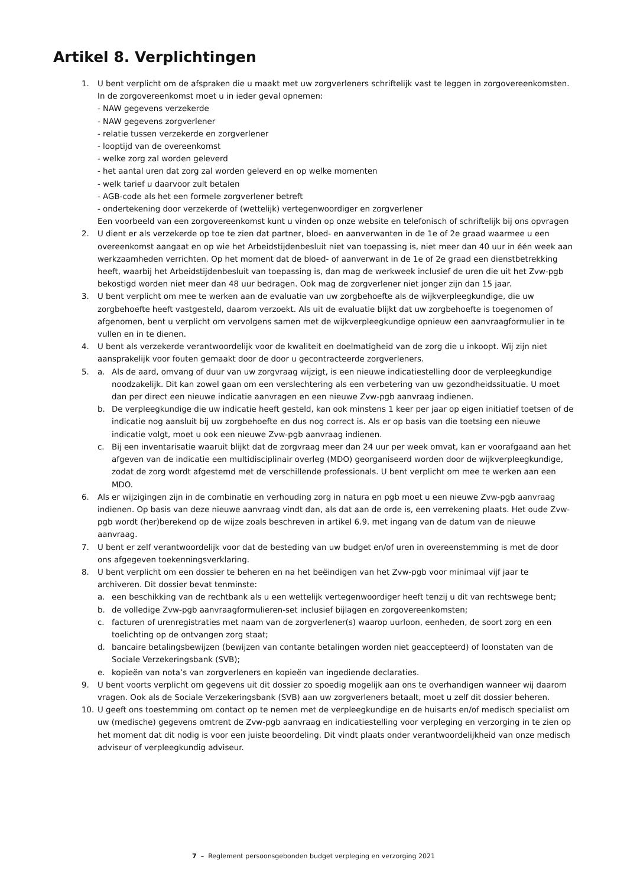Artikel 8. Verplichtingen
1. U bent verplicht om de afspraken die u maakt met uw zorgverleners schriftelijk vast te leggen in zorgovereen­komsten. In de zorgovereenkomst moet u in ieder geval opnemen:
- NAW gegevens verzekerde
- NAW gegevens zorgverlener
- relatie tussen verzekerde en zorgverlener
- looptijd van de overeenkomst
- welke zorg zal worden geleverd
- het aantal uren dat zorg zal worden geleverd en op welke momenten
- welk tarief u daarvoor zult betalen
- AGB-code als het een formele zorgverlener betreft
- ondertekening door verzekerde of (wettelijk) vertegenwoordiger en zorgverlener
Een voorbeeld van een zorgovereenkomst kunt u vinden op onze website en telefonisch of schriftelijk bij ons opvragen
2. U dient er als verzekerde op toe te zien dat partner, bloed- en aanverwanten in de 1e of 2e graad waarmee u een overeenkomst aangaat en op wie het Arbeidstijdenbesluit niet van toepassing is, niet meer dan 40 uur in één week aan werkzaamheden verrichten. Op het moment dat de bloed- of aanverwant in de 1e of 2e graad een dienstbetrekking heeft, waarbij het Arbeidstijdenbesluit van toepassing is, dan mag de werkweek inclusief de uren die uit het Zvw-pgb bekostigd worden niet meer dan 48 uur bedragen. Ook mag de zorgverlener niet jonger zijn dan 15 jaar.
3. U bent verplicht om mee te werken aan de evaluatie van uw zorgbehoefte als de wijkverpleegkundige, die uw zorgbehoefte heeft vastgesteld, daarom verzoekt. Als uit de evaluatie blijkt dat uw zorgbehoefte is toegenomen of afgenomen, bent u verplicht om vervolgens samen met de wijkverpleegkundige opnieuw een aanvraagformu­lier in te vullen en in te dienen.
4. U bent als verzekerde verantwoordelijk voor de kwaliteit en doelmatigheid van de zorg die u inkoopt. Wij zijn niet aansprakelijk voor fouten gemaakt door de door u gecontracteerde zorgverleners.
5. a. Als de aard, omvang of duur van uw zorgvraag wijzigt, is een nieuwe indicatiestelling door de verpleeg­kundige noodzakelijk. Dit kan zowel gaan om een verslechtering als een verbetering van uw gezondheids­situatie. U moet dan per direct een nieuwe indicatie aanvragen en een nieuwe Zvw-pgb aanvraag indienen.
b. De verpleegkundige die uw indicatie heeft gesteld, kan ook minstens 1 keer per jaar op eigen initiatief toetsen of de indicatie nog aansluit bij uw zorgbehoefte en dus nog correct is. Als er op basis van die toetsing een nieuwe indicatie volgt, moet u ook een nieuwe Zvw-pgb aanvraag indienen.
c. Bij een inventarisatie waaruit blijkt dat de zorgvraag meer dan 24 uur per week omvat, kan er voorafgaand aan het afgeven van de indicatie een multidisciplinair overleg (MDO) georganiseerd worden door de wijkver­pleegkundige, zodat de zorg wordt afgestemd met de verschillende professionals. U bent verplicht om mee te werken aan een MDO.
6. Als er wijzigingen zijn in de combinatie en verhouding zorg in natura en pgb moet u een nieuwe Zvw-pgb aanvraag indienen. Op basis van deze nieuwe aanvraag vindt dan, als dat aan de orde is, een verrekening plaats. Het oude Zvw-pgb wordt (her)berekend op de wijze zoals beschreven in artikel 6.9. met ingang van de datum van de nieuwe aanvraag.
7. U bent er zelf verantwoordelijk voor dat de besteding van uw budget en/of uren in overeenstemming is met de door ons afgegeven toekenningsverklaring.
8. U bent verplicht om een dossier te beheren en na het beëindigen van het Zvw-pgb voor minimaal vijf jaar te archiveren. Dit dossier bevat tenminste:
a. een beschikking van de rechtbank als u een wettelijk vertegenwoordiger heeft tenzij u dit van rechtswege bent;
b. de volledige Zvw-pgb aanvraagformulieren-set inclusief bijlagen en zorgovereenkomsten;
c. facturen of urenregistraties met naam van de zorgverlener(s) waarop uurloon, eenheden, de soort zorg en een toelichting op de ontvangen zorg staat;
d. bancaire betalingsbewijzen (bewijzen van contante betalingen worden niet geaccepteerd) of loonstaten van de Sociale Verzekeringsbank (SVB);
e. kopieën van nota’s van zorgverleners en kopieën van ingediende declaraties.
9. U bent voorts verplicht om gegevens uit dit dossier zo spoedig mogelijk aan ons te overhandigen wanneer wij daarom vragen. Ook als de Sociale Verzekeringsbank (SVB) aan uw zorgverleners betaalt, moet u zelf dit dossier beheren.
10. U geeft ons toestemming om contact op te nemen met de verpleegkundige en de huisarts en/of medisch specialist om uw (medische) gegevens omtrent de Zvw-pgb aanvraag en indicatiestelling voor verpleging en verzorging in te zien op het moment dat dit nodig is voor een juiste beoordeling. Dit vindt plaats onder verant­woordelijkheid van onze medisch adviseur of verpleegkundig adviseur.
7 – Reglement persoonsgebonden budget verpleging en verzorging 2021